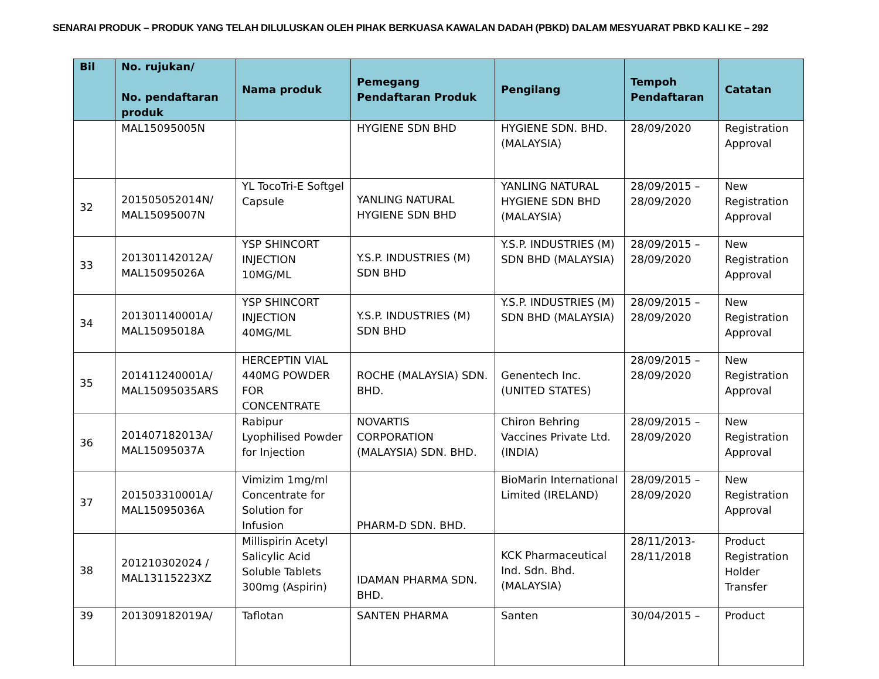SENARAI PRODUK – PRODUK YANG TELAH DILULUSKAN OLEH PIHAK BERKUASA KAWALAN DADAH (PBKD) DALAM MESYUARAT PBKD KALI KE – 292
| Bil | No. rujukan/ No. pendaftaran produk | Nama produk | Pemegang Pendaftaran Produk | Pengilang | Tempoh Pendaftaran | Catatan |
| --- | --- | --- | --- | --- | --- | --- |
| | MAL15095005N | | HYGIENE SDN BHD | HYGIENE SDN. BHD. (MALAYSIA) | 28/09/2020 | Registration Approval |
| 32 | 201505052014N/ MAL15095007N | YL TocoTri-E Softgel Capsule | YANLING NATURAL HYGIENE SDN BHD | YANLING NATURAL HYGIENE SDN BHD (MALAYSIA) | 28/09/2015 – 28/09/2020 | New Registration Approval |
| 33 | 201301142012A/ MAL15095026A | YSP SHINCORT INJECTION 10MG/ML | Y.S.P. INDUSTRIES (M) SDN BHD | Y.S.P. INDUSTRIES (M) SDN BHD (MALAYSIA) | 28/09/2015 – 28/09/2020 | New Registration Approval |
| 34 | 201301140001A/ MAL15095018A | YSP SHINCORT INJECTION 40MG/ML | Y.S.P. INDUSTRIES (M) SDN BHD | Y.S.P. INDUSTRIES (M) SDN BHD (MALAYSIA) | 28/09/2015 – 28/09/2020 | New Registration Approval |
| 35 | 201411240001A/ MAL15095035ARS | HERCEPTIN VIAL 440MG POWDER FOR CONCENTRATE | ROCHE (MALAYSIA) SDN. BHD. | Genentech Inc. (UNITED STATES) | 28/09/2015 – 28/09/2020 | New Registration Approval |
| 36 | 201407182013A/ MAL15095037A | Rabipur Lyophilised Powder for Injection | NOVARTIS CORPORATION (MALAYSIA) SDN. BHD. | Chiron Behring Vaccines Private Ltd. (INDIA) | 28/09/2015 – 28/09/2020 | New Registration Approval |
| 37 | 201503310001A/ MAL15095036A | Vimizim 1mg/ml Concentrate for Solution for Infusion | PHARM-D SDN. BHD. | BioMarin International Limited (IRELAND) | 28/09/2015 – 28/09/2020 | New Registration Approval |
| 38 | 201210302024 / MAL13115223XZ | Millispirin Acetyl Salicylic Acid Soluble Tablets 300mg (Aspirin) | IDAMAN PHARMA SDN. BHD. | KCK Pharmaceutical Ind. Sdn. Bhd. (MALAYSIA) | 28/11/2013- 28/11/2018 | Product Registration Holder Transfer |
| 39 | 201309182019A/ | Taflotan | SANTEN PHARMA | Santen | 30/04/2015 – | Product |